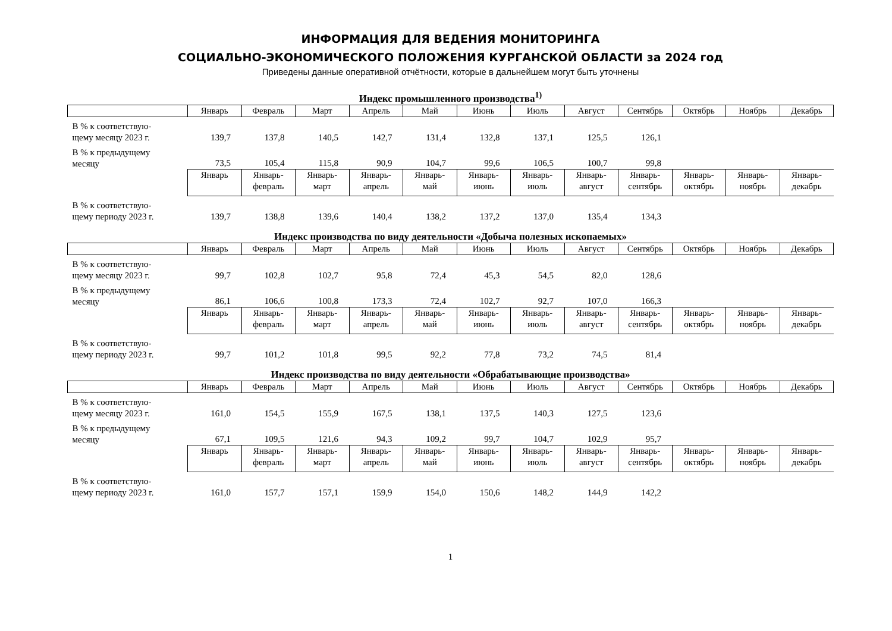ИНФОРМАЦИЯ ДЛЯ ВЕДЕНИЯ МОНИТОРИНГА
СОЦИАЛЬНО-ЭКОНОМИЧЕСКОГО ПОЛОЖЕНИЯ КУРГАНСКОЙ ОБЛАСТИ за 2024 год
Приведены данные оперативной отчётности, которые в дальнейшем могут быть уточнены
Индекс промышленного производства<sup>1)</sup>
| | Январь | Февраль | Март | Апрель | Май | Июнь | Июль | Август | Сентябрь | Октябрь | Ноябрь | Декабрь |
| --- | --- | --- | --- | --- | --- | --- | --- | --- | --- | --- | --- | --- |
| В % к соответствую- щему месяцу 2023 г. | 139,7 | 137,8 | 140,5 | 142,7 | 131,4 | 132,8 | 137,1 | 125,5 | 126,1 | | | |
| В % к предыдущему месяцу | 73,5 | 105,4 | 115,8 | 90,9 | 104,7 | 99,6 | 106,5 | 100,7 | 99,8 | | | |
| | Январь | Январь- февраль | Январь- март | Январь- апрель | Январь- май | Январь- июнь | Январь- июль | Январь- август | Январь- сентябрь | Январь- октябрь | Январь- ноябрь | Январь- декабрь |
| В % к соответствую- щему периоду 2023 г. | 139,7 | 138,8 | 139,6 | 140,4 | 138,2 | 137,2 | 137,0 | 135,4 | 134,3 | | | |
Индекс производства по виду деятельности «Добыча полезных ископаемых»
| | Январь | Февраль | Март | Апрель | Май | Июнь | Июль | Август | Сентябрь | Октябрь | Ноябрь | Декабрь |
| --- | --- | --- | --- | --- | --- | --- | --- | --- | --- | --- | --- | --- |
| В % к соответствую- щему месяцу 2023 г. | 99,7 | 102,8 | 102,7 | 95,8 | 72,4 | 45,3 | 54,5 | 82,0 | 128,6 | | | |
| В % к предыдущему месяцу | 86,1 | 106,6 | 100,8 | 173,3 | 72,4 | 102,7 | 92,7 | 107,0 | 166,3 | | | |
| | Январь | Январь- февраль | Январь- март | Январь- апрель | Январь- май | Январь- июнь | Январь- июль | Январь- август | Январь- сентябрь | Январь- октябрь | Январь- ноябрь | Январь- декабрь |
| В % к соответствую- щему периоду 2023 г. | 99,7 | 101,2 | 101,8 | 99,5 | 92,2 | 77,8 | 73,2 | 74,5 | 81,4 | | | |
Индекс производства по виду деятельности «Обрабатывающие производства»
| | Январь | Февраль | Март | Апрель | Май | Июнь | Июль | Август | Сентябрь | Октябрь | Ноябрь | Декабрь |
| --- | --- | --- | --- | --- | --- | --- | --- | --- | --- | --- | --- | --- |
| В % к соответствую- щему месяцу 2023 г. | 161,0 | 154,5 | 155,9 | 167,5 | 138,1 | 137,5 | 140,3 | 127,5 | 123,6 | | | |
| В % к предыдущему месяцу | 67,1 | 109,5 | 121,6 | 94,3 | 109,2 | 99,7 | 104,7 | 102,9 | 95,7 | | | |
| | Январь | Январь- февраль | Январь- март | Январь- апрель | Январь- май | Январь- июнь | Январь- июль | Январь- август | Январь- сентябрь | Январь- октябрь | Январь- ноябрь | Январь- декабрь |
| В % к соответствую- щему периоду 2023 г. | 161,0 | 157,7 | 157,1 | 159,9 | 154,0 | 150,6 | 148,2 | 144,9 | 142,2 | | | |
1